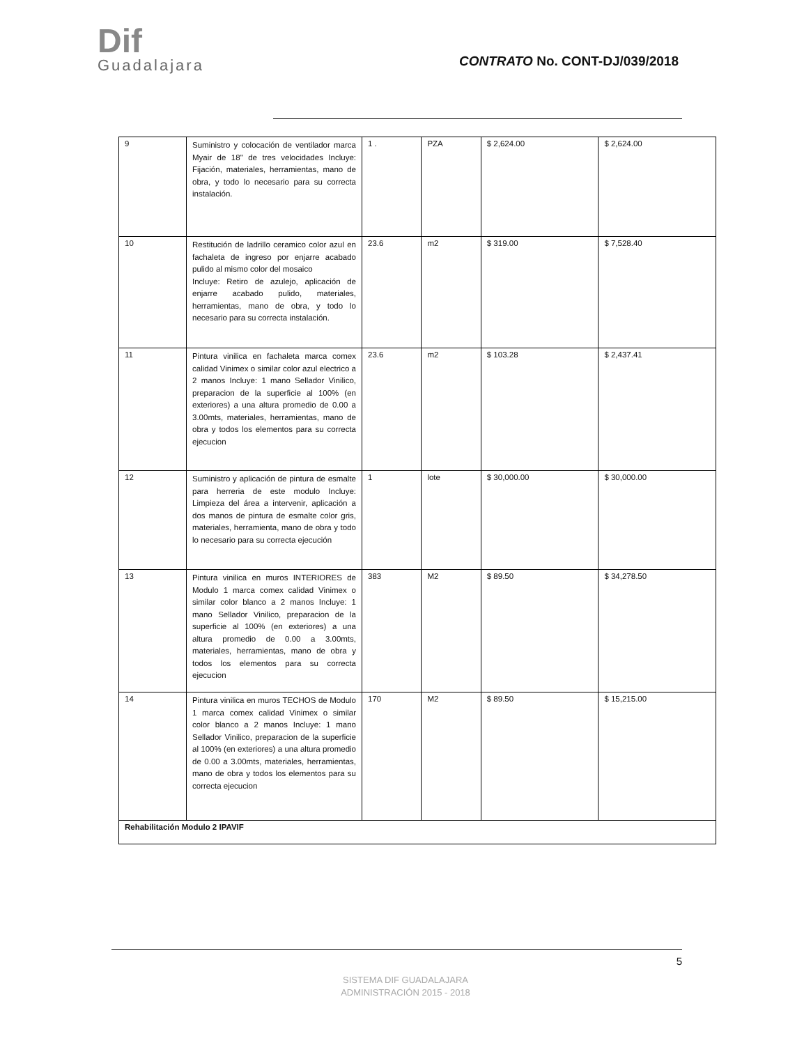Dif
Guadalajara
CONTRATO No. CONT-DJ/039/2018
| 9 | Suministro y colocación de ventilador marca Myair de 18" de tres velocidades Incluye: Fijación, materiales, herramientas, mano de obra, y todo lo necesario para su correcta instalación. | 1 . | PZA | $ 2,624.00 | $ 2,624.00 |
| 10 | Restitución de ladrillo ceramico color azul en fachaleta de ingreso por enjarre acabado pulido al mismo color del mosaico Incluye: Retiro de azulejo, aplicación de enjarre acabado pulido, materiales, herramientas, mano de obra, y todo lo necesario para su correcta instalación. | 23.6 | m2 | $ 319.00 | $ 7,528.40 |
| 11 | Pintura vinilica en fachaleta marca comex calidad Vinimex o similar color azul electrico a 2 manos Incluye: 1 mano Sellador Vinilico, preparacion de la superficie al 100% (en exteriores) a una altura promedio de 0.00 a 3.00mts, materiales, herramientas, mano de obra y todos los elementos para su correcta ejecucion | 23.6 | m2 | $ 103.28 | $ 2,437.41 |
| 12 | Suministro y aplicación de pintura de esmalte para herreria de este modulo Incluye: Limpieza del área a intervenir, aplicación a dos manos de pintura de esmalte color gris, materiales, herramienta, mano de obra y todo lo necesario para su correcta ejecución | 1 | lote | $ 30,000.00 | $ 30,000.00 |
| 13 | Pintura vinilica en muros INTERIORES de Modulo 1 marca comex calidad Vinimex o similar color blanco a 2 manos Incluye: 1 mano Sellador Vinilico, preparacion de la superficie al 100% (en exteriores) a una altura promedio de 0.00 a 3.00mts, materiales, herramientas, mano de obra y todos los elementos para su correcta ejecucion | 383 | M2 | $ 89.50 | $ 34,278.50 |
| 14 | Pintura vinilica en muros TECHOS de Modulo 1 marca comex calidad Vinimex o similar color blanco a 2 manos Incluye: 1 mano Sellador Vinilico, preparacion de la superficie al 100% (en exteriores) a una altura promedio de 0.00 a 3.00mts, materiales, herramientas, mano de obra y todos los elementos para su correcta ejecucion | 170 | M2 | $ 89.50 | $ 15,215.00 |
| Rehabilitación Modulo 2 IPAVIF | | | | | |
5
SISTEMA DIF GUADALAJARA
ADMINISTRACIÓN 2015 - 2018